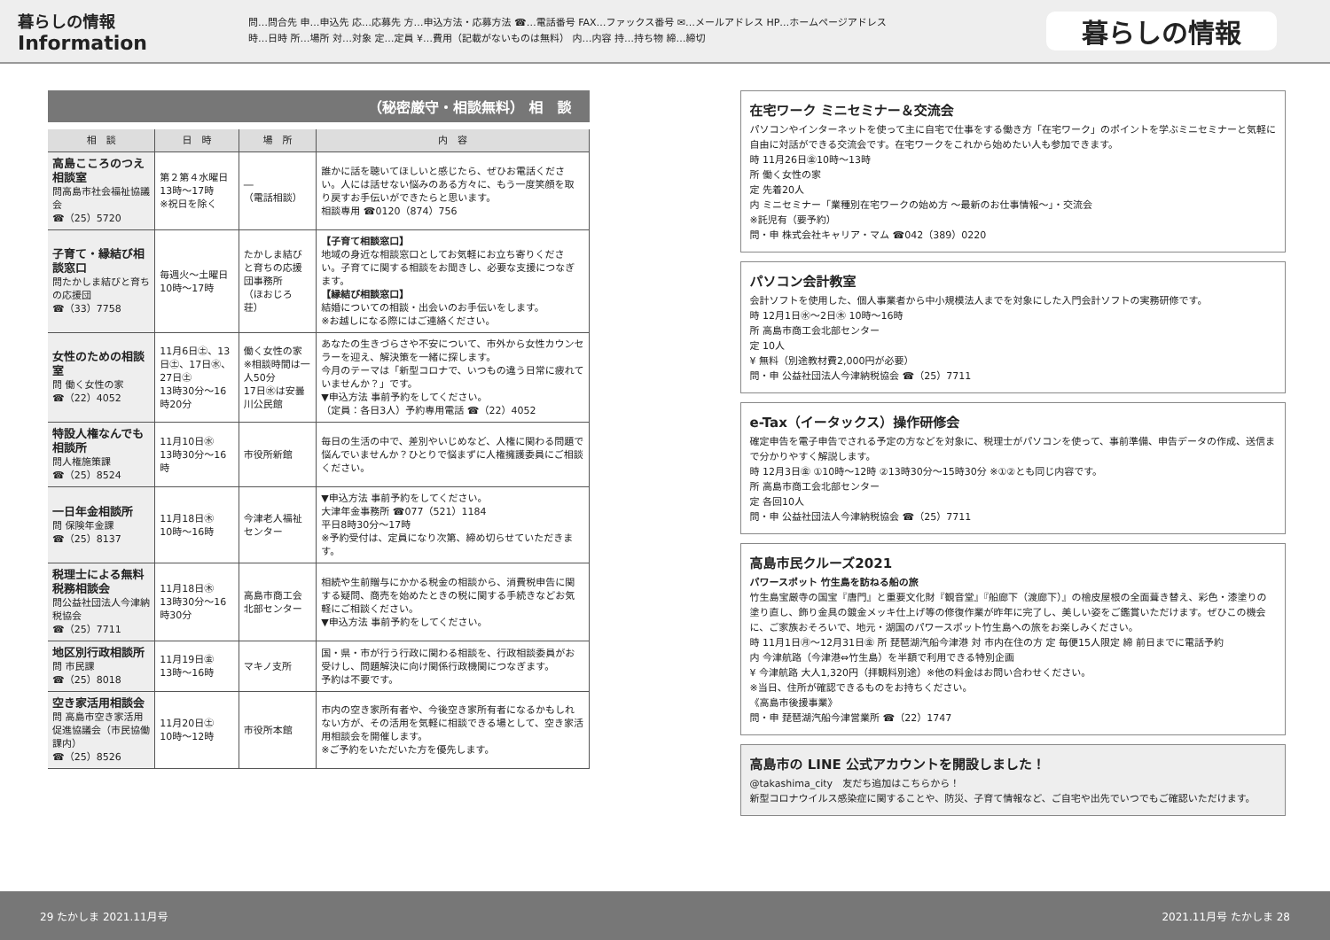暮らしの情報
Information
問…問合先 申…申込先 応…応募先 方…申込方法・応募方法 ☎…電話番号 FAX…ファックス番号 ✉…メールアドレス HP…ホームページアドレス
時…日時 所…場所 対…対象 定…定員 ¥…費用（記載がないものは無料） 内…内容 持…持ち物 締…締切
暮らしの情報
（秘密厳守・相談無料） 相　談
| 相 談 | 日 時 | 場 所 | 内 容 |
| --- | --- | --- | --- |
| 高島こころのつえ相談室 問高島市社会福祉協議会 ☎（25）5720 | 第２第４水曜日 13時～17時 ※祝日を除く | ― （電話相談） | 誰かに話を聴いてほしいと感じたら、ぜひお電話ください。人には話せない悩みのある方々に、もう一度笑顔を取り戻すお手伝いができたらと思います。 相談専用 ☎0120（874）756 |
| 子育て・縁結び相談窓口 問たかしま結びと育ちの応援団 ☎（33）7758 | 毎週火～土曜日 10時～17時 | たかしま結びと育ちの応援団事務所 （ほおじろ荘） | 【子育て相談窓口】 地域の身近な相談窓口としてお気軽にお立ち寄りください。子育てに関する相談をお聞きし、必要な支援につなぎます。 【縁結び相談窓口】 結婚についての相談・出会いのお手伝いをします。 ※お越しになる際にはご連絡ください。 |
| 女性のための相談室 問 働く女性の家 ☎（22）4052 | 11月6日㊏、13日㊏、17日㊌、27日㊏ 13時30分～16時20分 | 働く女性の家 ※相談時間は一人50分 17日㊌は安曇川公民館 | あなたの生きづらさや不安について、市外から女性カウンセラーを迎え、解決策を一緒に探します。 今月のテーマは「新型コロナで、いつもの違う日常に疲れていませんか？」です。 ▼申込方法 事前予約をしてください。 （定員：各日3人）予約専用電話 ☎（22）4052 |
| 特設人権なんでも相談所 問人権施策課 ☎（25）8524 | 11月10日㊌ 13時30分～16時 | 市役所新館 | 毎日の生活の中で、差別やいじめなど、人権に関わる問題で悩んでいませんか？ひとりで悩まずに人権擁護委員にご相談ください。 |
| 一日年金相談所 問 保険年金課 ☎（25）8137 | 11月18日㊍ 10時～16時 | 今津老人福祉センター | ▼申込方法 事前予約をしてください。 大津年金事務所 ☎077（521）1184 平日8時30分～17時 ※予約受付は、定員になり次第、締め切らせていただきます。 |
| 税理士による無料税務相談会 問公益社団法人今津納税協会 ☎（25）7711 | 11月18日㊍ 13時30分～16時30分 | 高島市商工会北部センター | 相続や生前贈与にかかる税金の相談から、消費税申告に関する疑問、商売を始めたときの税に関する手続きなどお気軽にご相談ください。 ▼申込方法 事前予約をしてください。 |
| 地区別行政相談所 問 市民課 ☎（25）8018 | 11月19日㊎ 13時～16時 | マキノ支所 | 国・県・市が行う行政に関わる相談を、行政相談委員がお受けし、問題解決に向け関係行政機関につなぎます。 予約は不要です。 |
| 空き家活用相談会 問 高島市空き家活用促進協議会（市民協働課内） ☎（25）8526 | 11月20日㊏ 10時～12時 | 市役所本館 | 市内の空き家所有者や、今後空き家所有者になるかもしれない方が、その活用を気軽に相談できる場として、空き家活用相談会を開催します。 ※ご予約をいただいた方を優先します。 |
在宅ワーク ミニセミナー＆交流会
パソコンやインターネットを使って主に自宅で仕事をする働き方「在宅ワーク」のポイントを学ぶミニセミナーと気軽に自由に対話ができる交流会です。在宅ワークをこれから始めたい人も参加できます。
時 11月26日㊎10時～13時
所 働く女性の家
定 先着20人
内 ミニセミナー「業種別在宅ワークの始め方 ～最新のお仕事情報～」・交流会
※託児有（要予約）
問・申 株式会社キャリア・マム ☎042（389）0220
パソコン会計教室
会計ソフトを使用した、個人事業者から中小規模法人までを対象にした入門会計ソフトの実務研修です。
時 12月1日㊌～2日㊍ 10時～16時
所 高島市商工会北部センター
定 10人
¥ 無料（別途教材費2,000円が必要）
問・申 公益社団法人今津納税協会 ☎（25）7711
e-Tax（イータックス）操作研修会
確定申告を電子申告でされる予定の方などを対象に、税理士がパソコンを使って、事前準備、申告データの作成、送信まで分かりやすく解説します。
時 12月3日㊎ ①10時～12時 ②13時30分～15時30分 ※①②とも同じ内容です。
所 高島市商工会北部センター
定 各回10人
問・申 公益社団法人今津納税協会 ☎（25）7711
高島市民クルーズ2021
パワースポット 竹生島を訪ねる船の旅
竹生島宝厳寺の国宝『唐門』と重要文化財『観音堂』『船廊下（渡廊下）』の檜皮屋根の全面葺き替え、彩色・漆塗りの塗り直し、飾り金具の鍍金メッキ仕上げ等の修復作業が昨年に完了し、美しい姿をご鑑賞いただけます。ぜひこの機会に、ご家族おそろいで、地元・湖国のパワースポット竹生島への旅をお楽しみください。
時 11月1日㊊～12月31日㊎ 所 琵琶湖汽船今津港 対 市内在住の方 定 毎便15人限定 締 前日までに電話予約
内 今津航路（今津港⇔竹生島）を半額で利用できる特別企画
¥ 今津航路 大人1,320円（拝観料別途）※他の料金はお問い合わせください。
※当日、住所が確認できるものをお持ちください。
《高島市後援事業》
問・申 琵琶湖汽船今津営業所 ☎（22）1747
高島市の LINE 公式アカウントを開設しました！
@takashima_city　友だち追加はこちらから！
新型コロナウイルス感染症に関することや、防災、子育て情報など、ご自宅や出先でいつでもご確認いただけます。
29 たかしま 2021.11月号 2021.11月号 たかしま 28